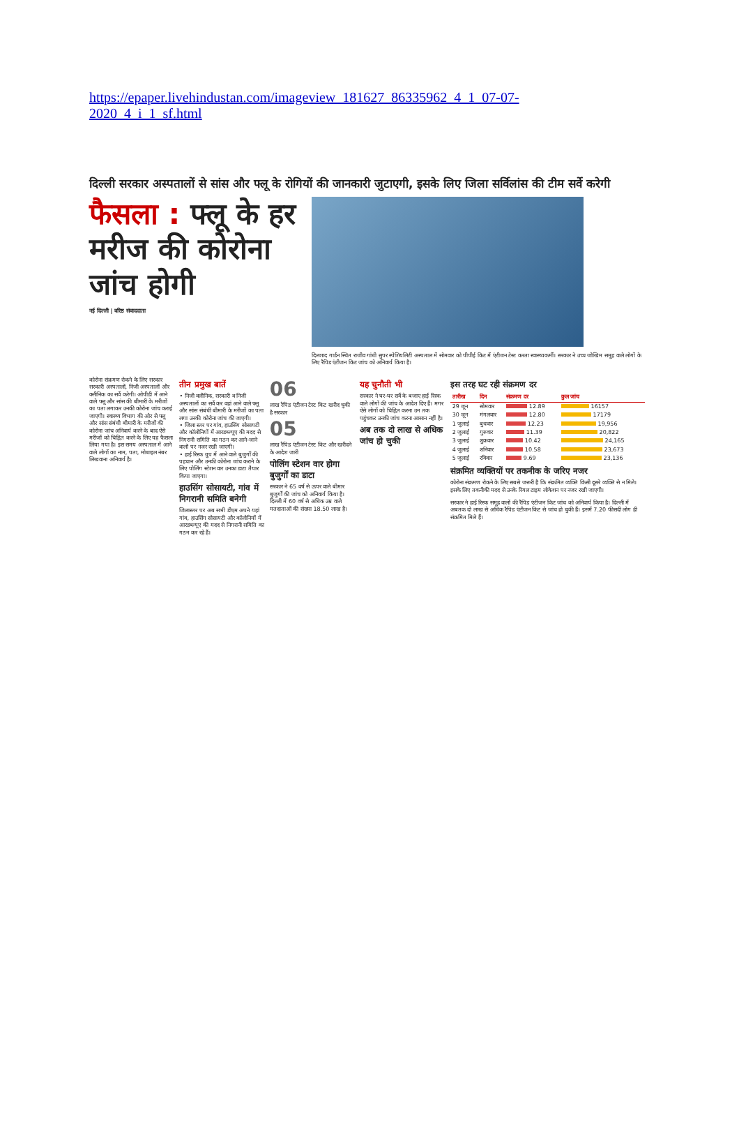https://epaper.livehindustan.com/imageview_181627_86335962_4_1_07-07-2020_4_i_1_sf.html
दिल्ली सरकार अस्पतालों से सांस और फ्लू के रोगियों की जानकारी जुटाएगी, इसके लिए जिला सर्विलांस की टीम सर्वे करेगी
फैसला : फ्लू के हर मरीज की कोरोना जांच होगी
नई दिल्ली | वरिष्ठ संवाददाता
दिलशाद गार्डन स्थित राजीव गांधी सुपर स्पेशियलिटी अस्पताल में सोमवार को पीपीई किट में एंटीजन टेस्ट करता स्वास्थ्यकर्मी। सरकार ने उच्च जोखिम समूह वाले लोगों के लिए रैपिड एंटीजन किट जांच को अनिवार्य किया है।
कोरोना संक्रमण रोकने के लिए सरकार सरकारी अस्पतालों, निजी अस्पतालों और क्लीनिक का सर्वे करेगी। ओपीडी में आने वाले फ्लू और सांस की बीमारी के मरीजों का पता लगाकर उनकी कोरोना जांच कराई जाएगी। स्वास्थ्य विभाग की ओर से फ्लू और सांस संबंधी बीमारी के मरीजों की कोरोना जांच अनिवार्य करने के बाद ऐसे मरीजों को चिह्नित करने के लिए यह फैसला लिया गया है। इस समय अस्पताल में आने वाले लोगों का नाम, पता, मोबाइल नंबर लिखवाना अनिवार्य है।
तीन प्रमुख बातें
• निजी क्लीनिक, सरकारी व निजी अस्पतालों का सर्वे कर वहां आने वाले फ्लू और सांस संबंधी बीमारी के मरीजों का पता लगा उनकी कोरोना जांच की जाएगी।
• जिला स्तर पर गांव, हाउसिंग सोसायटी और कॉलोनियों में आरडब्ल्यूए की मदद से निगरानी समिति का गठन कर आने-जाने वालों पर नजर रखी जाएगी।
• हाई रिस्क ग्रुप में आने वाले बुजुर्गों की पहचान और उनकी कोरोना जांच कराने के लिए पोलिंग स्टेशन वार उनका डाटा तैयार किया जाएगा।
हाउसिंग सोसायटी, गांव में निगरानी समिति बनेगी
जिलास्तर पर अब सभी डीएम अपने यहां गांव, हाउसिंग सोसायटी और कॉलोनियों में आरडब्ल्यूए की मदद से निगरानी समिति का गठन कर रहे हैं।
06
लाख रैपिड एंटीजन टेस्ट किट खरीद चुकी है सरकार
05
लाख रैपिड एंटीजन टेस्ट किट और खरीदने के आदेश जारी
पोलिंग स्टेशन वार होगा बुजुर्गों का डाटा
सरकार ने 65 वर्ष से ऊपर वाले बीमार बुजुर्गों की जांच को अनिवार्य किया है। दिल्ली में 60 वर्ष से अधिक उम्र वाले मतदाताओं की संख्या 18.50 लाख है।
यह चुनौती भी
सरकार ने घर-घर सर्वे के बजाए हाई रिस्क वाले लोगों की जांच के आदेश दिए हैं। मगर ऐसे लोगों को चिह्नित करना उन तक पहुंचकर उनकी जांच करना आसान नहीं है।
अब तक दो लाख से अधिक जांच हो चुकी
इस तरह घट रही संक्रमण दर
| तारीख | दिन | संक्रमण दर | कुल जांच |
| --- | --- | --- | --- |
| 29 जून | सोमवार | 12.89 | 16157 |
| 30 जून | मंगलवार | 12.80 | 17179 |
| 1 जुलाई | बुधवार | 12.23 | 19,956 |
| 2 जुलाई | गुरुवार | 11.39 | 20,822 |
| 3 जुलाई | शुक्रवार | 10.42 | 24,165 |
| 4 जुलाई | शनिवार | 10.58 | 23,673 |
| 5 जुलाई | रविवार | 9.69 | 23,136 |
संक्रमित व्यक्तियों पर तकनीक के जरिए नजर
कोरोना संक्रमण रोकने के लिए सबसे जरूरी है कि संक्रमित व्यक्ति किसी दूसरे व्यक्ति से न मिले। इसके लिए तकनीकी मदद से उनके रियल टाइम लोकेशन पर नजर रखी जाएगी।
सरकार ने हाई रिस्क समूह वालों की रैपिड एंटीजन किट जांच को अनिवार्य किया है। दिल्ली में अबतक दो लाख से अधिक रैपिड एंटीजन किट से जांच हो चुकी हैं। इसमें 7.20 फीसदी लोग ही संक्रमित मिले हैं।